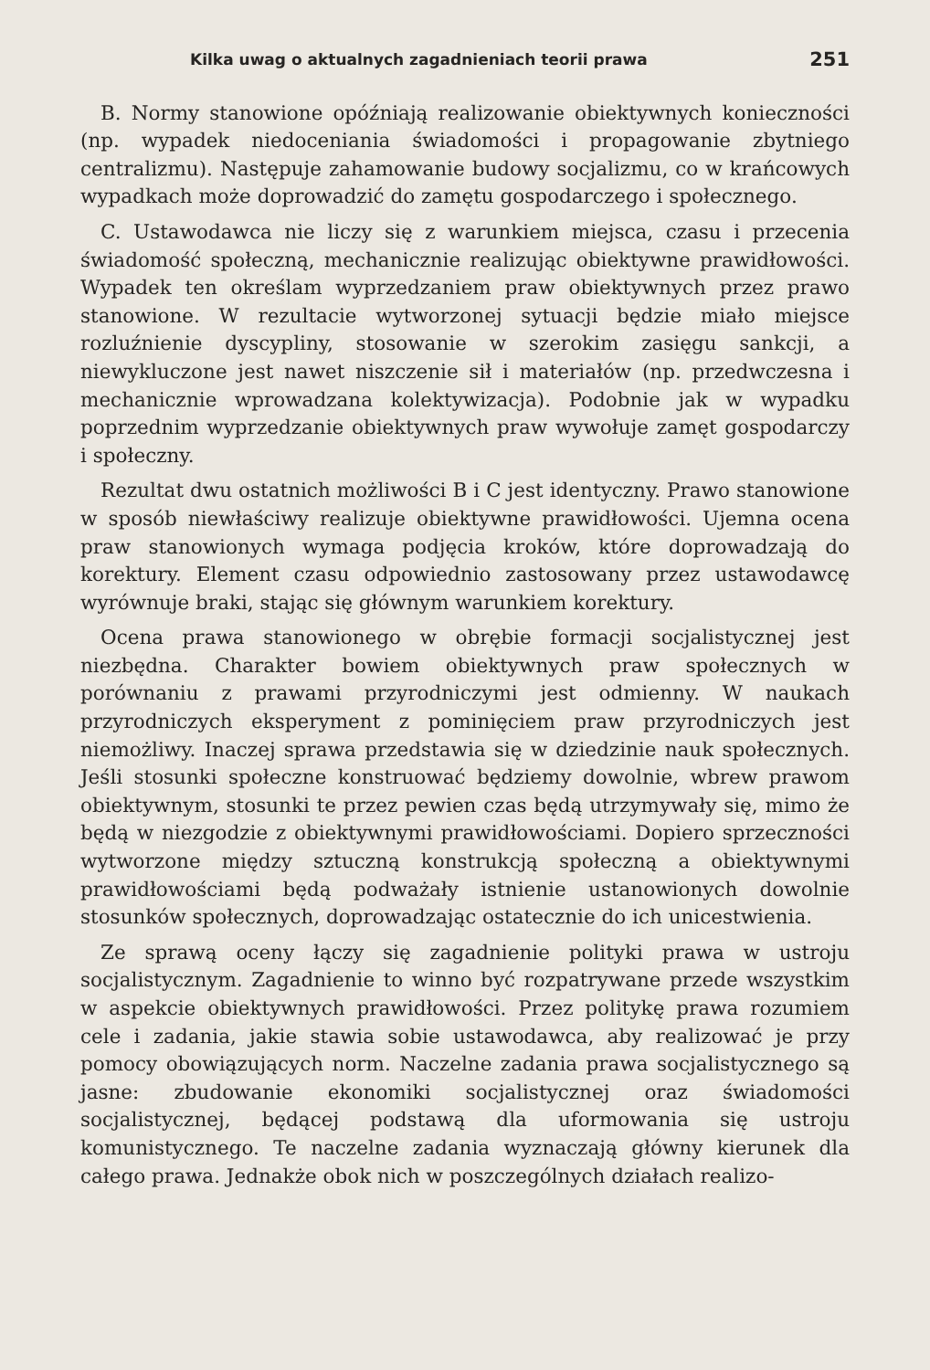Kilka uwag o aktualnych zagadnieniach teorii prawa 251
B. Normy stanowione opóźniają realizowanie obiektywnych konieczności (np. wypadek niedoceniania świadomości i propagowanie zbytniego centralizmu). Następuje zahamowanie budowy socjalizmu, co w krańcowych wypadkach może doprowadzić do zamętu gospodarczego i społecznego.
C. Ustawodawca nie liczy się z warunkiem miejsca, czasu i przecenia świadomość społeczną, mechanicznie realizując obiektywne prawidłowości. Wypadek ten określam wyprzedzaniem praw obiektywnych przez prawo stanowione. W rezultacie wytworzonej sytuacji będzie miało miejsce rozluźnienie dyscypliny, stosowanie w szerokim zasięgu sankcji, a niewykluczone jest nawet niszczenie sił i materiałów (np. przedwczesna i mechanicznie wprowadzana kolektywizacja). Podobnie jak w wypadku poprzednim wyprzedzanie obiektywnych praw wywołuje zamęt gospodarczy i społeczny.
Rezultat dwu ostatnich możliwości B i C jest identyczny. Prawo stanowione w sposób niewłaściwy realizuje obiektywne prawidłowości. Ujemna ocena praw stanowionych wymaga podjęcia kroków, które doprowadzają do korektury. Element czasu odpowiednio zastosowany przez ustawodawcę wyrównuje braki, stając się głównym warunkiem korektury.
Ocena prawa stanowionego w obrębie formacji socjalistycznej jest niezbędna. Charakter bowiem obiektywnych praw społecznych w porównaniu z prawami przyrodniczymi jest odmienny. W naukach przyrodniczych eksperyment z pominięciem praw przyrodniczych jest niemożliwy. Inaczej sprawa przedstawia się w dziedzinie nauk społecznych. Jeśli stosunki społeczne konstruować będziemy dowolnie, wbrew prawom obiektywnym, stosunki te przez pewien czas będą utrzymywały się, mimo że będą w niezgodzie z obiektywnymi prawidłowościami. Dopiero sprzeczności wytworzone między sztuczną konstrukcją społeczną a obiektywnymi prawidłowościami będą podważały istnienie ustanowionych dowolnie stosunków społecznych, doprowadzając ostatecznie do ich unicestwienia.
Ze sprawą oceny łączy się zagadnienie polityki prawa w ustroju socjalistycznym. Zagadnienie to winno być rozpatrywane przede wszystkim w aspekcie obiektywnych prawidłowości. Przez politykę prawa rozumiem cele i zadania, jakie stawia sobie ustawodawca, aby realizować je przy pomocy obowiązujących norm. Naczelne zadania prawa socjalistycznego są jasne: zbudowanie ekonomiki socjalistycznej oraz świadomości socjalistycznej, będącej podstawą dla uformowania się ustroju komunistycznego. Te naczelne zadania wyznaczają główny kierunek dla całego prawa. Jednakże obok nich w poszczególnych działach realizo-